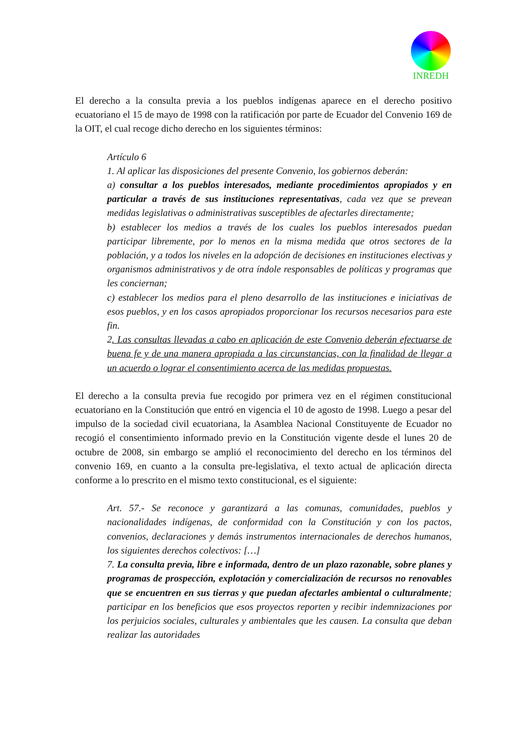INREDH
El derecho a la consulta previa a los pueblos indígenas aparece en el derecho positivo ecuatoriano el 15 de mayo de 1998 con la ratificación por parte de Ecuador del Convenio 169 de la OIT, el cual recoge dicho derecho en los siguientes términos:
Artículo 6
1. Al aplicar las disposiciones del presente Convenio, los gobiernos deberán:
a) consultar a los pueblos interesados, mediante procedimientos apropiados y en particular a través de sus instituciones representativas, cada vez que se prevean medidas legislativas o administrativas susceptibles de afectarles directamente;
b) establecer los medios a través de los cuales los pueblos interesados puedan participar libremente, por lo menos en la misma medida que otros sectores de la población, y a todos los niveles en la adopción de decisiones en instituciones electivas y organismos administrativos y de otra índole responsables de políticas y programas que les conciernan;
c) establecer los medios para el pleno desarrollo de las instituciones e iniciativas de esos pueblos, y en los casos apropiados proporcionar los recursos necesarios para este fin.
2. Las consultas llevadas a cabo en aplicación de este Convenio deberán efectuarse de buena fe y de una manera apropiada a las circunstancias, con la finalidad de llegar a un acuerdo o lograr el consentimiento acerca de las medidas propuestas.
El derecho a la consulta previa fue recogido por primera vez en el régimen constitucional ecuatoriano en la Constitución que entró en vigencia el 10 de agosto de 1998. Luego a pesar del impulso de la sociedad civil ecuatoriana, la Asamblea Nacional Constituyente de Ecuador no recogió el consentimiento informado previo en la Constitución vigente desde el lunes 20 de octubre de 2008, sin embargo se amplió el reconocimiento del derecho en los términos del convenio 169, en cuanto a la consulta pre-legislativa, el texto actual de aplicación directa conforme a lo prescrito en el mismo texto constitucional, es el siguiente:
Art. 57.- Se reconoce y garantizará a las comunas, comunidades, pueblos y nacionalidades indígenas, de conformidad con la Constitución y con los pactos, convenios, declaraciones y demás instrumentos internacionales de derechos humanos, los siguientes derechos colectivos: […]
7. La consulta previa, libre e informada, dentro de un plazo razonable, sobre planes y programas de prospección, explotación y comercialización de recursos no renovables que se encuentren en sus tierras y que puedan afectarles ambiental o culturalmente; participar en los beneficios que esos proyectos reporten y recibir indemnizaciones por los perjuicios sociales, culturales y ambientales que les causen. La consulta que deban realizar las autoridades